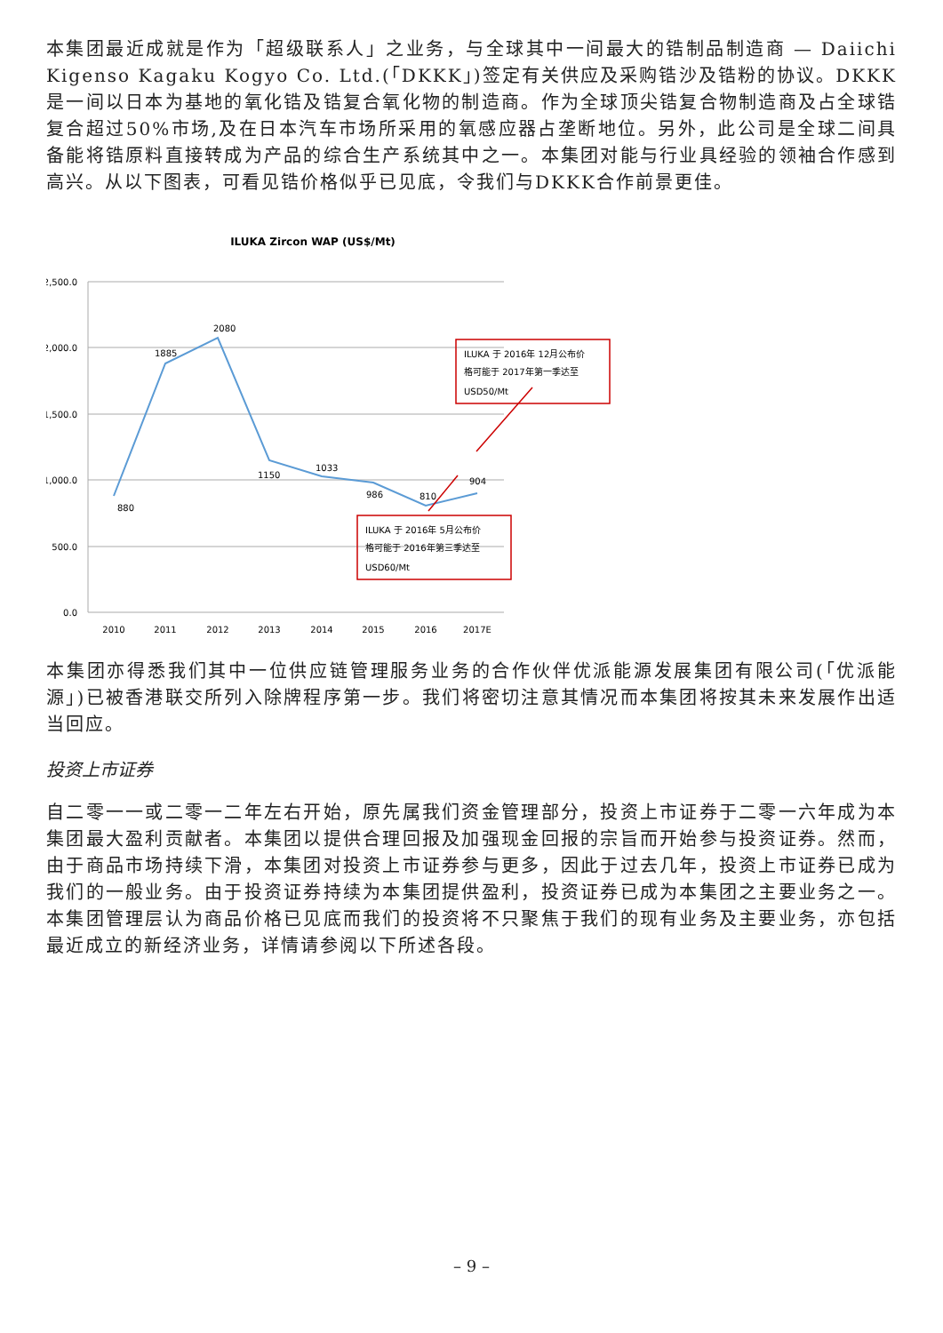本集团最近成就是作为「超级联系人」之业务，与全球其中一间最大的锆制品制造商 — Daiichi Kigenso Kagaku Kogyo Co. Ltd.(「DKKK」)签定有关供应及采购锆沙及锆粉的协议。DKKK是一间以日本为基地的氧化锆及锆复合氧化物的制造商。作为全球顶尖锆复合物制造商及占全球锆复合超过50%市场,及在日本汽车市场所采用的氧感应器占垄断地位。另外，此公司是全球二间具备能将锆原料直接转成为产品的综合生产系统其中之一。本集团对能与行业具经验的领袖合作感到高兴。从以下图表，可看见锆价格似乎已见底，令我们与DKKK合作前景更佳。
ILUKA Zircon WAP (US$/Mt)
2,500.0
2,000.0
1,500.0
1,000.0
500.0
0.0
880
1885
2080
1150
1033
986
810
904
2010
2011
2012
2013
2014
2015
2016
2017E
ILUKA 于 2016年 12月公布价
格可能于 2017年第一季达至
USD50/Mt
ILUKA 于 2016年 5月公布价
格可能于 2016年第三季达至
USD60/Mt
本集团亦得悉我们其中一位供应链管理服务业务的合作伙伴优派能源发展集团有限公司(「优派能源」)已被香港联交所列入除牌程序第一步。我们将密切注意其情况而本集团将按其未来发展作出适当回应。
投资上市证券
自二零一一或二零一二年左右开始，原先属我们资金管理部分，投资上市证券于二零一六年成为本集团最大盈利贡献者。本集团以提供合理回报及加强现金回报的宗旨而开始参与投资证券。然而，由于商品市场持续下滑，本集团对投资上市证券参与更多，因此于过去几年，投资上市证券已成为我们的一般业务。由于投资证券持续为本集团提供盈利，投资证券已成为本集团之主要业务之一。本集团管理层认为商品价格已见底而我们的投资将不只聚焦于我们的现有业务及主要业务，亦包括最近成立的新经济业务，详情请参阅以下所述各段。
– 9 –